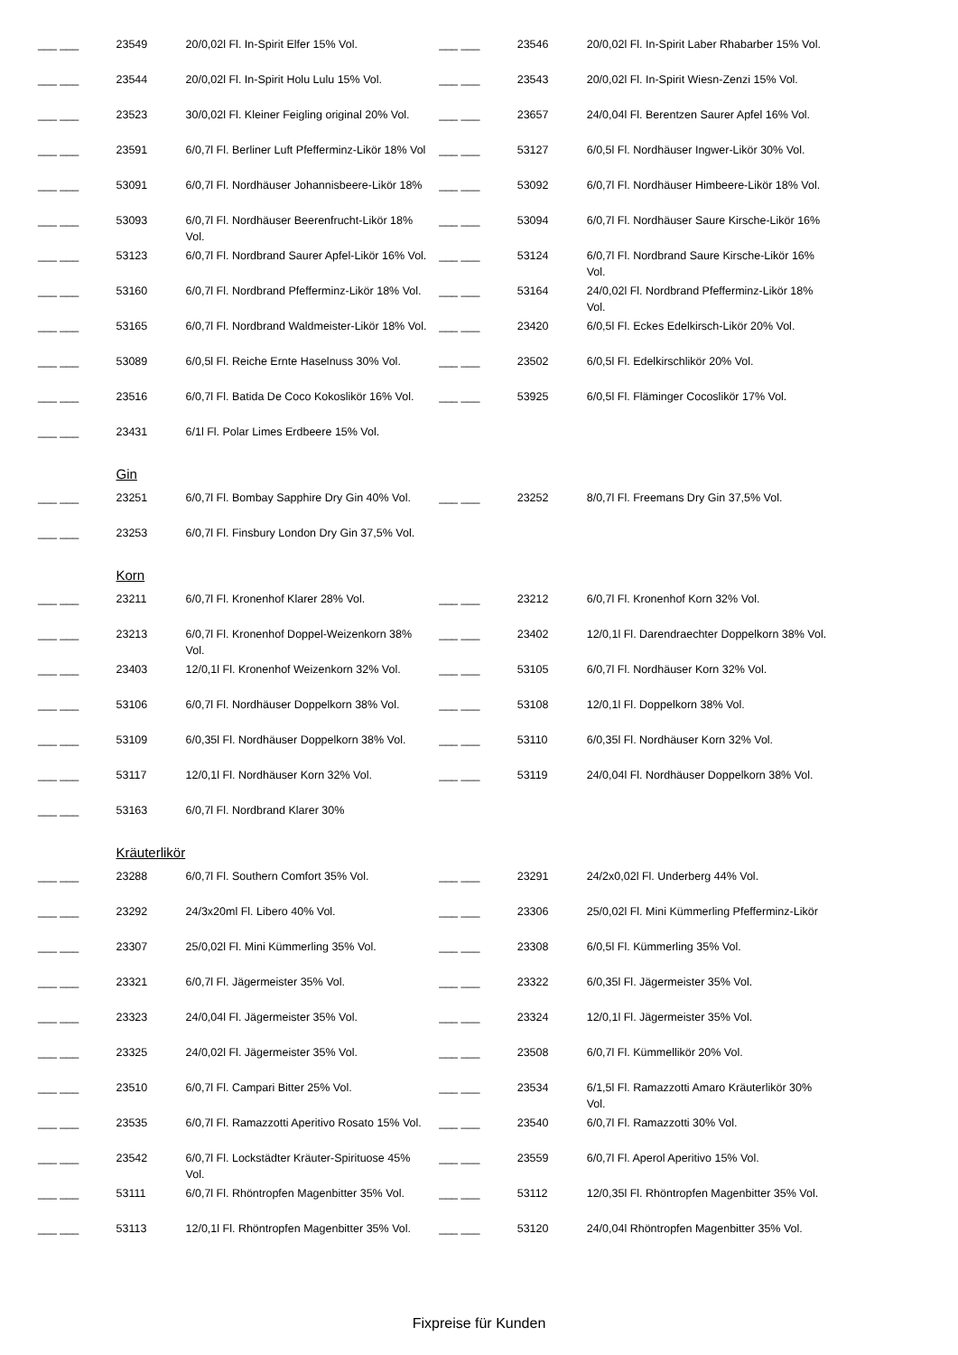| ___ ___ | 23549 | 20/0,02l Fl. In-Spirit Elfer 15% Vol. | | ___ ___ | 23546 | 20/0,02l Fl. In-Spirit Laber Rhabarber 15% Vol. |
| ___ ___ | 23544 | 20/0,02l Fl. In-Spirit Holu Lulu 15% Vol. | | ___ ___ | 23543 | 20/0,02l Fl. In-Spirit Wiesn-Zenzi 15% Vol. |
| ___ ___ | 23523 | 30/0,02l Fl. Kleiner Feigling original 20% Vol. | | ___ ___ | 23657 | 24/0,04l Fl. Berentzen Saurer Apfel 16% Vol. |
| ___ ___ | 23591 | 6/0,7l Fl. Berliner Luft Pfefferminz-Likör 18% Vol | | ___ ___ | 53127 | 6/0,5l Fl. Nordhäuser Ingwer-Likör 30% Vol. |
| ___ ___ | 53091 | 6/0,7l Fl. Nordhäuser Johannisbeere-Likör 18% | | ___ ___ | 53092 | 6/0,7l Fl. Nordhäuser Himbeere-Likör 18% Vol. |
| ___ ___ | 53093 | 6/0,7l Fl. Nordhäuser Beerenfrucht-Likör 18% Vol. | | ___ ___ | 53094 | 6/0,7l Fl. Nordhäuser Saure Kirsche-Likör 16% |
| ___ ___ | 53123 | 6/0,7l Fl. Nordbrand Saurer Apfel-Likör 16% Vol. | | ___ ___ | 53124 | 6/0,7l Fl. Nordbrand Saure Kirsche-Likör 16% Vol. |
| ___ ___ | 53160 | 6/0,7l Fl. Nordbrand Pfefferminz-Likör 18% Vol. | | ___ ___ | 53164 | 24/0,02l Fl. Nordbrand Pfefferminz-Likör 18% Vol. |
| ___ ___ | 53165 | 6/0,7l Fl. Nordbrand Waldmeister-Likör 18% Vol. | | ___ ___ | 23420 | 6/0,5l Fl. Eckes Edelkirsch-Likör 20% Vol. |
| ___ ___ | 53089 | 6/0,5l Fl. Reiche Ernte Haselnuss 30% Vol. | | ___ ___ | 23502 | 6/0,5l Fl. Edelkirschlikör 20% Vol. |
| ___ ___ | 23516 | 6/0,7l Fl. Batida De Coco Kokoslikör 16% Vol. | | ___ ___ | 53925 | 6/0,5l Fl. Fläminger Cocoslikör 17% Vol. |
| ___ ___ | 23431 | 6/1l Fl. Polar Limes Erdbeere 15% Vol. | | | | |
| | Gin | | | | | |
| ___ ___ | 23251 | 6/0,7l Fl. Bombay Sapphire Dry Gin 40% Vol. | | ___ ___ | 23252 | 8/0,7l Fl. Freemans Dry Gin 37,5% Vol. |
| ___ ___ | 23253 | 6/0,7l Fl. Finsbury London Dry Gin 37,5% Vol. | | | | |
| | Korn | | | | | |
| ___ ___ | 23211 | 6/0,7l Fl. Kronenhof Klarer 28% Vol. | | ___ ___ | 23212 | 6/0,7l Fl. Kronenhof Korn 32% Vol. |
| ___ ___ | 23213 | 6/0,7l Fl. Kronenhof Doppel-Weizenkorn 38% Vol. | | ___ ___ | 23402 | 12/0,1l Fl. Darendraechter Doppelkorn 38% Vol. |
| ___ ___ | 23403 | 12/0,1l Fl. Kronenhof Weizenkorn 32% Vol. | | ___ ___ | 53105 | 6/0,7l Fl. Nordhäuser Korn 32% Vol. |
| ___ ___ | 53106 | 6/0,7l Fl. Nordhäuser Doppelkorn 38% Vol. | | ___ ___ | 53108 | 12/0,1l Fl. Doppelkorn 38% Vol. |
| ___ ___ | 53109 | 6/0,35l Fl. Nordhäuser Doppelkorn 38% Vol. | | ___ ___ | 53110 | 6/0,35l Fl. Nordhäuser Korn 32% Vol. |
| ___ ___ | 53117 | 12/0,1l Fl. Nordhäuser Korn 32% Vol. | | ___ ___ | 53119 | 24/0,04l Fl. Nordhäuser Doppelkorn 38% Vol. |
| ___ ___ | 53163 | 6/0,7l Fl. Nordbrand Klarer 30% | | | | |
| | Kräuterlikör | | | | | |
| ___ ___ | 23288 | 6/0,7l Fl. Southern Comfort 35% Vol. | | ___ ___ | 23291 | 24/2x0,02l Fl. Underberg 44% Vol. |
| ___ ___ | 23292 | 24/3x20ml Fl. Libero 40% Vol. | | ___ ___ | 23306 | 25/0,02l Fl. Mini Kümmerling Pfefferminz-Likör |
| ___ ___ | 23307 | 25/0,02l Fl. Mini Kümmerling 35% Vol. | | ___ ___ | 23308 | 6/0,5l Fl. Kümmerling 35% Vol. |
| ___ ___ | 23321 | 6/0,7l Fl. Jägermeister 35% Vol. | | ___ ___ | 23322 | 6/0,35l Fl. Jägermeister 35% Vol. |
| ___ ___ | 23323 | 24/0,04l Fl. Jägermeister 35% Vol. | | ___ ___ | 23324 | 12/0,1l Fl. Jägermeister 35% Vol. |
| ___ ___ | 23325 | 24/0,02l Fl. Jägermeister 35% Vol. | | ___ ___ | 23508 | 6/0,7l Fl. Kümmellikör 20% Vol. |
| ___ ___ | 23510 | 6/0,7l Fl. Campari Bitter 25% Vol. | | ___ ___ | 23534 | 6/1,5l Fl. Ramazzotti Amaro Kräuterlikör 30% Vol. |
| ___ ___ | 23535 | 6/0,7l Fl. Ramazzotti Aperitivo Rosato 15% Vol. | | ___ ___ | 23540 | 6/0,7l Fl. Ramazzotti 30% Vol. |
| ___ ___ | 23542 | 6/0,7l Fl. Lockstädter Kräuter-Spirituose 45% Vol. | | ___ ___ | 23559 | 6/0,7l Fl. Aperol Aperitivo 15% Vol. |
| ___ ___ | 53111 | 6/0,7l Fl. Rhöntropfen Magenbitter 35% Vol. | | ___ ___ | 53112 | 12/0,35l Fl. Rhöntropfen Magenbitter 35% Vol. |
| ___ ___ | 53113 | 12/0,1l Fl. Rhöntropfen Magenbitter 35% Vol. | | ___ ___ | 53120 | 24/0,04l Rhöntropfen Magenbitter 35% Vol. |
Fixpreise für Kunden